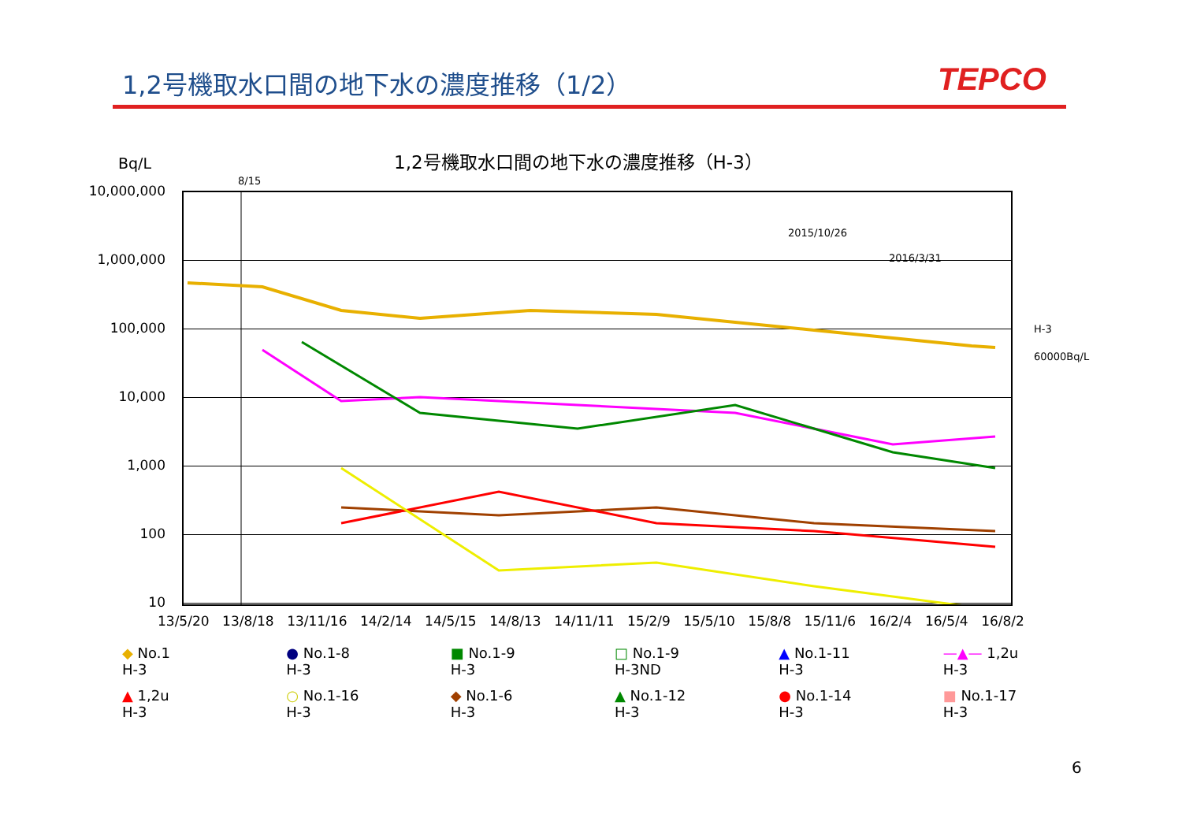1,2号機取水口間の地下水の濃度推移（1/2）
TEPCO
1,2号機取水口間の地下水の濃度推移（H-3）
Bq/L
8/15
10,000,000
1,000,000
100,000
10,000
1,000
100
10
2015/10/26
2016/3/31
H-3
60000Bq/L
13/5/20 13/8/18 13/11/16 14/2/14 14/5/15 14/8/13 14/11/11 15/2/9 15/5/10 15/8/8 15/11/6 16/2/4 16/5/4 16/8/2
◆ No.1
H-3
● No.1-8
H-3
■ No.1-9
H-3
□ No.1-9
H-3ND
▲ No.1-11
H-3
—▲— 1,2u
H-3
▲ 1,2u
H-3
○ No.1-16
H-3
◆ No.1-6
H-3
▲ No.1-12
H-3
● No.1-14
H-3
■ No.1-17
H-3
6